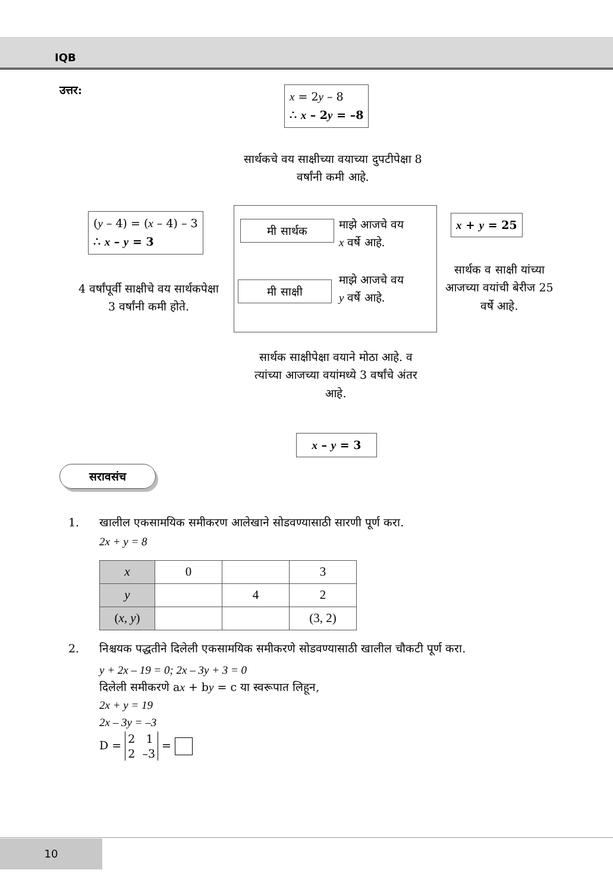IQB
उत्तर:
x = 2y – 8
∴ x – 2y = –8
सार्थकचे वय साक्षीच्या वयाच्या दुपटीपेक्षा 8 वर्षांनी कमी आहे.
(y – 4) = (x – 4) – 3
∴ x – y = 3
4 वर्षांपूर्वी साक्षीचे वय सार्थकपेक्षा 3 वर्षांनी कमी होते.
मी सार्थक
माझे आजचे वय
x वर्षे आहे.
मी साक्षी
माझे आजचे वय
y वर्षे आहे.
x + y = 25
सार्थक व साक्षी यांच्या आजच्या वयांची बेरीज 25 वर्षे आहे.
सार्थक साक्षीपेक्षा वयाने मोठा आहे. व त्यांच्या आजच्या वयांमध्ये 3 वर्षांचे अंतर आहे.
x – y = 3
सरावसंच
1. खालील एकसामयिक समीकरण आलेखाने सोडवण्यासाठी सारणी पूर्ण करा.
2x + y = 8
| x | 0 | | 3 |
| y | | 4 | 2 |
| ( x , y ) | | | (3, 2) |
2. निश्चयक पद्धतीने दिलेली एकसामयिक समीकरणे सोडवण्यासाठी खालील चौकटी पूर्ण करा.
y + 2x – 19 = 0; 2x – 3y + 3 = 0
दिलेली समीकरणे ax + by = c या स्वरूपात लिहून,
2x + y = 19
2x – 3y = –3
D = 2 1
2 –3 =
10